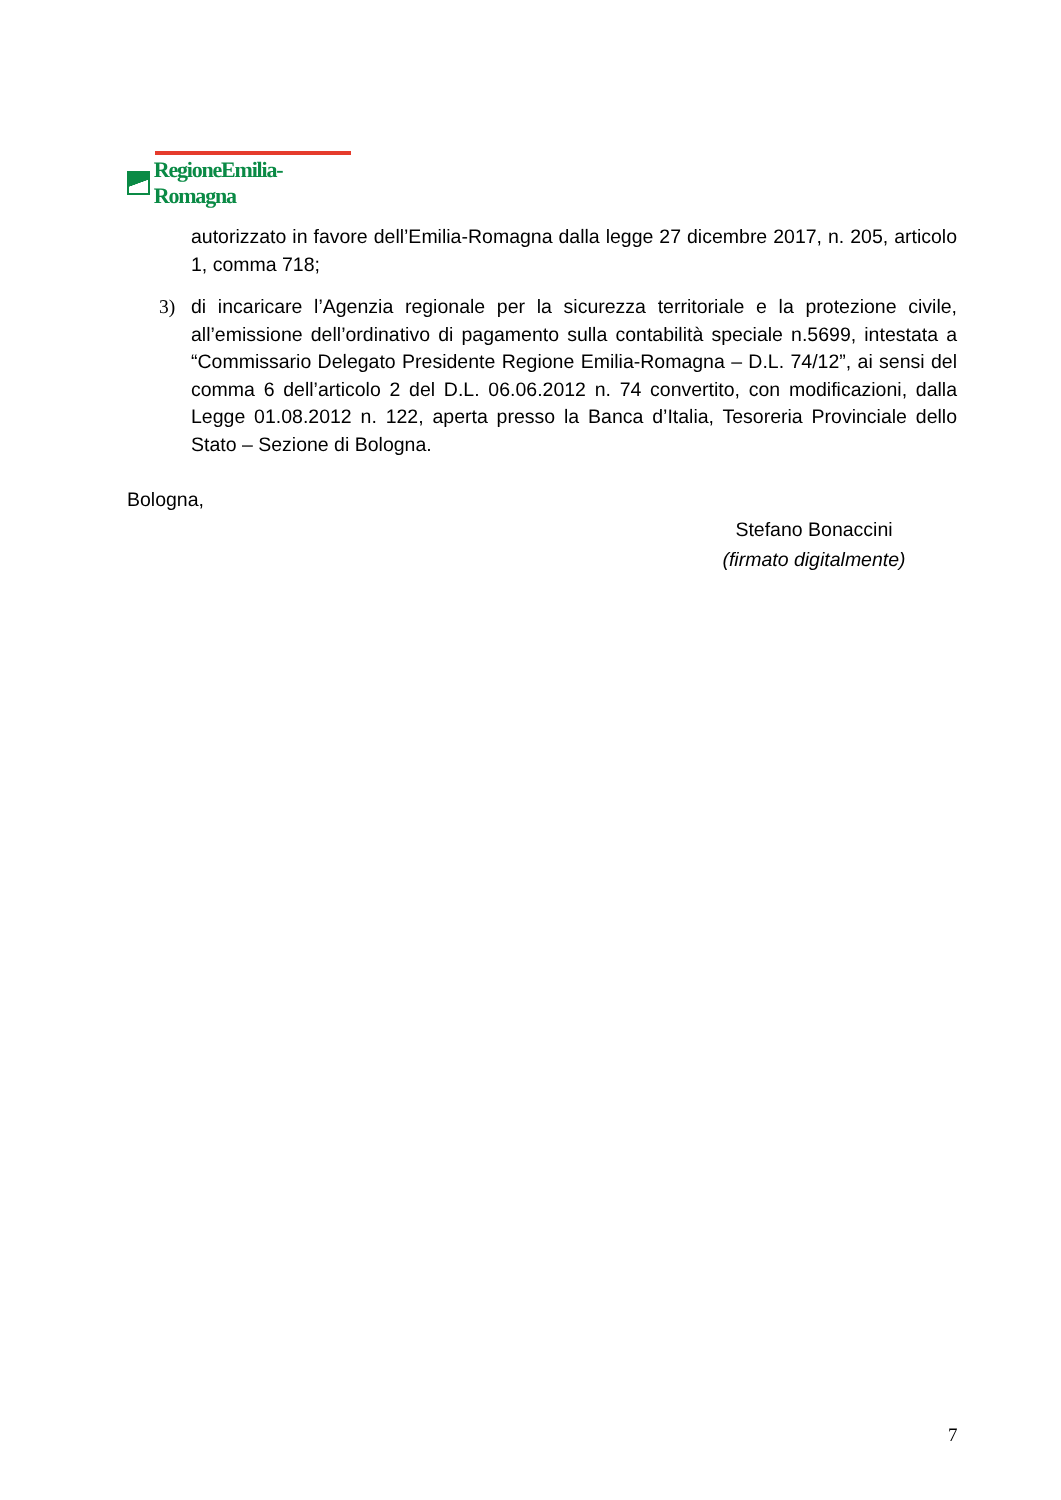RegioneEmilia-Romagna
autorizzato in favore dell’Emilia-Romagna dalla legge 27 dicembre 2017, n. 205, articolo 1, comma 718;
3) di incaricare l’Agenzia regionale per la sicurezza territoriale e la protezione civile, all’emissione dell’ordinativo di pagamento sulla contabilità speciale n.5699, intestata a “Commissario Delegato Presidente Regione Emilia-Romagna – D.L. 74/12”, ai sensi del comma 6 dell’articolo 2 del D.L. 06.06.2012 n. 74 convertito, con modificazioni, dalla Legge 01.08.2012 n. 122, aperta presso la Banca d’Italia, Tesoreria Provinciale dello Stato – Sezione di Bologna.
Bologna,
Stefano Bonaccini
(firmato digitalmente)
7